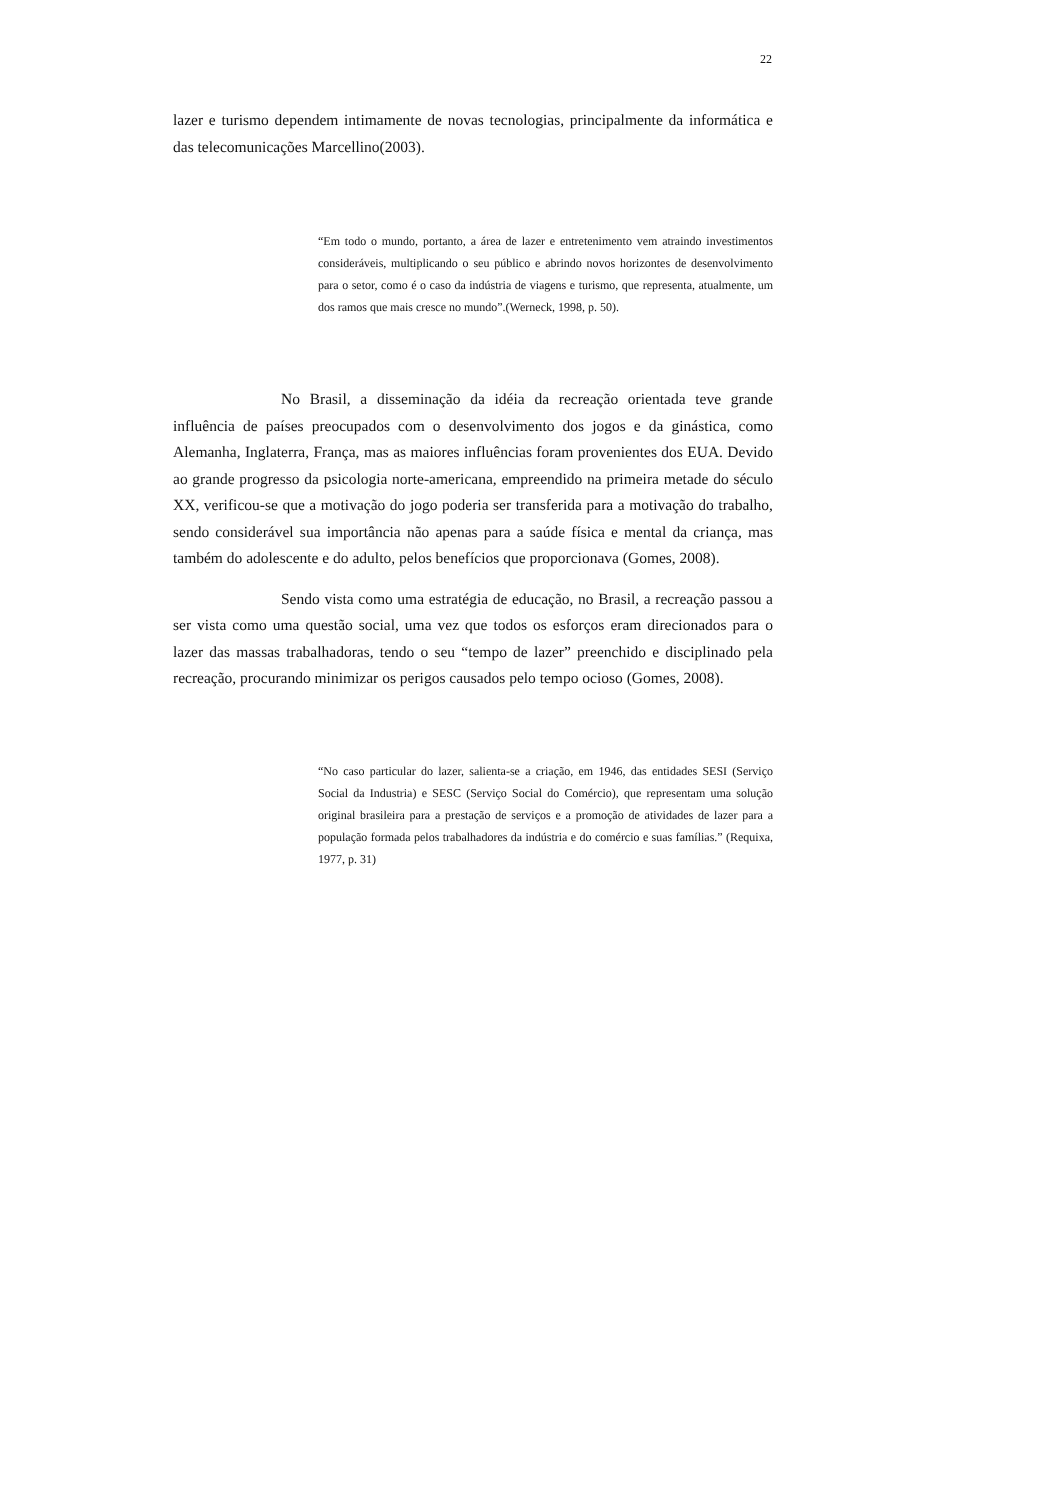22
lazer e turismo dependem intimamente de novas tecnologias, principalmente da informática e das telecomunicações Marcellino(2003).
“Em todo o mundo, portanto, a área de lazer e entretenimento vem atraindo investimentos consideráveis, multiplicando o seu público e abrindo novos horizontes de desenvolvimento para o setor, como é o caso da indústria de viagens e turismo, que representa, atualmente, um dos ramos que mais cresce no mundo”.(Werneck, 1998, p. 50).
No Brasil, a disseminação da idéia da recreação orientada teve grande influência de países preocupados com o desenvolvimento dos jogos e da ginástica, como Alemanha, Inglaterra, França, mas as maiores influências foram provenientes dos EUA. Devido ao grande progresso da psicologia norte-americana, empreendido na primeira metade do século XX, verificou-se que a motivação do jogo poderia ser transferida para a motivação do trabalho, sendo considerável sua importância não apenas para a saúde física e mental da criança, mas também do adolescente e do adulto, pelos benefícios que proporcionava (Gomes, 2008).
Sendo vista como uma estratégia de educação, no Brasil, a recreação passou a ser vista como uma questão social, uma vez que todos os esforços eram direcionados para o lazer das massas trabalhadoras, tendo o seu “tempo de lazer” preenchido e disciplinado pela recreação, procurando minimizar os perigos causados pelo tempo ocioso (Gomes, 2008).
“No caso particular do lazer, salienta-se a criação, em 1946, das entidades SESI (Serviço Social da Industria) e SESC (Serviço Social do Comércio), que representam uma solução original brasileira para a prestação de serviços e a promoção de atividades de lazer para a população formada pelos trabalhadores da indústria e do comércio e suas famílias.” (Requixa, 1977, p. 31)